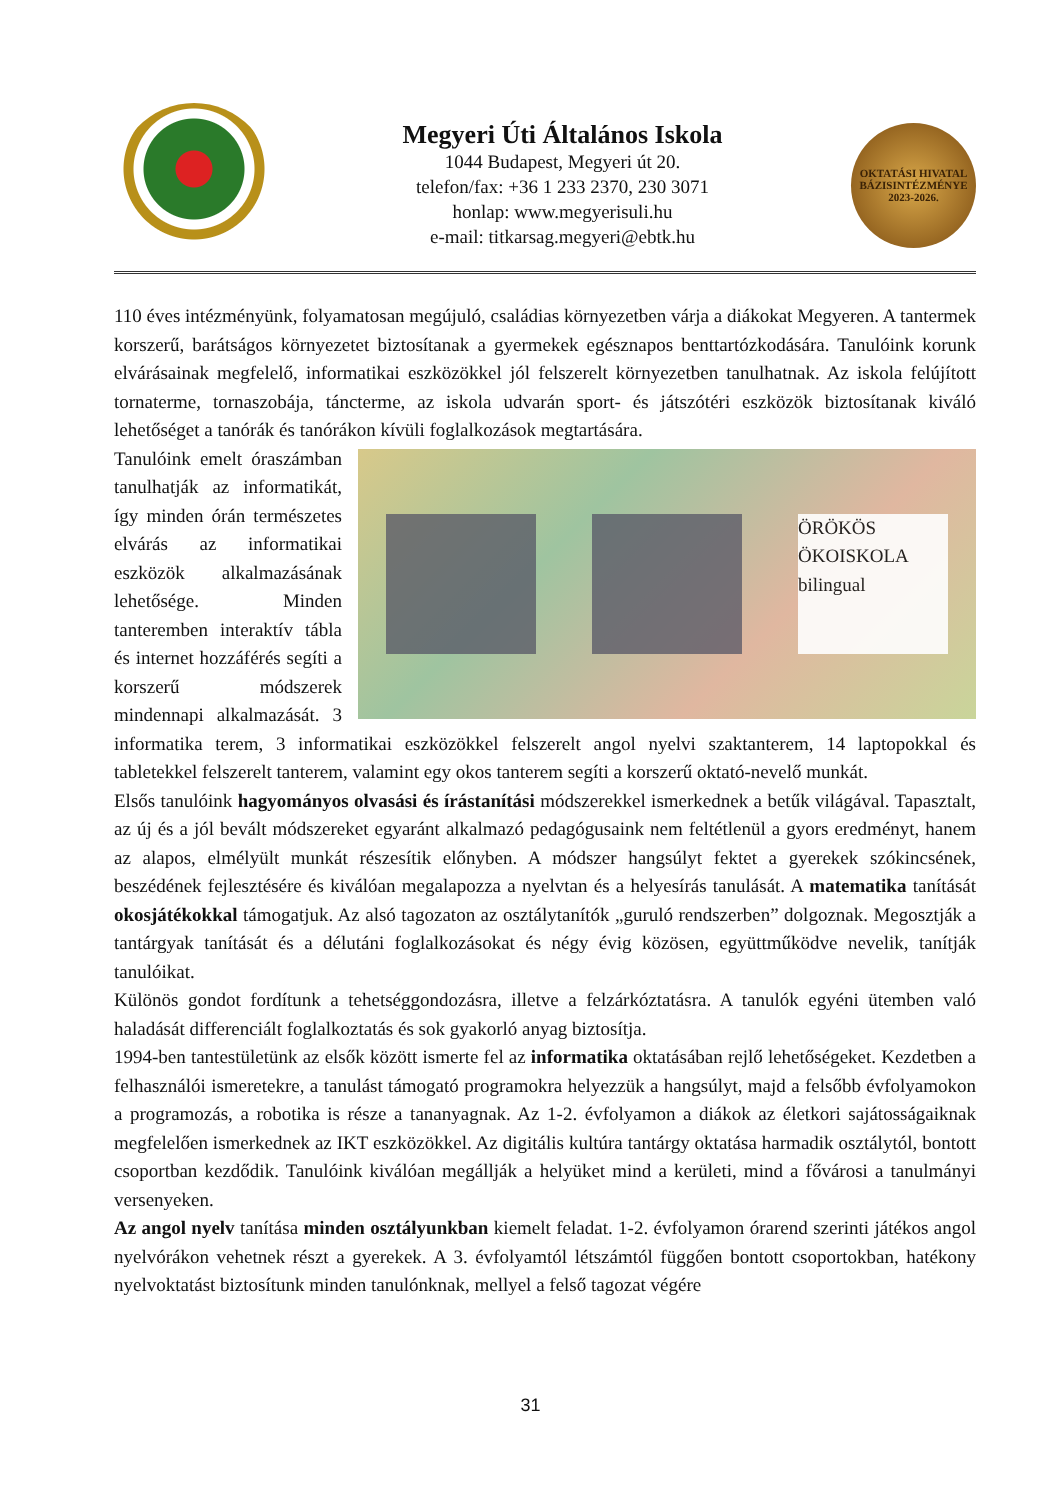Megyeri Úti Általános Iskola
1044 Budapest, Megyeri út 20.
telefon/fax: +36 1 233 2370, 230 3071
honlap: www.megyerisuli.hu
e-mail: titkarsag.megyeri@ebtk.hu
OKTATÁSI HIVATAL
BÁZISINTÉZMÉNYE
2023-2026.
110 éves intézményünk, folyamatosan megújuló, családias környezetben várja a diákokat Megyeren. A tantermek korszerű, barátságos környezetet biztosítanak a gyermekek egésznapos benttartózkodására. Tanulóink korunk elvárásainak megfelelő, informatikai eszközökkel jól felszerelt környezetben tanulhatnak. Az iskola felújított tornaterme, tornaszobája, táncterme, az iskola udvarán sport- és játszótéri eszközök biztosítanak kiváló lehetőséget a tanórák és tanórákon kívüli foglalkozások megtartására.
ÖRÖKÖS ÖKOISKOLA bilingual
Tanulóink emelt óraszámban tanulhatják az informatikát, így minden órán természetes elvárás az informatikai eszközök alkalmazásának lehetősége. Minden tanteremben interaktív tábla és internet hozzáférés segíti a korszerű módszerek mindennapi alkalmazását. 3 informatika terem, 3 informatikai eszközökkel felszerelt angol nyelvi szaktanterem, 14 laptopokkal és tabletekkel felszerelt tanterem, valamint egy okos tanterem segíti a korszerű oktató-nevelő munkát.
Elsős tanulóink hagyományos olvasási és írástanítási módszerekkel ismerkednek a betűk világával. Tapasztalt, az új és a jól bevált módszereket egyaránt alkalmazó pedagógusaink nem feltétlenül a gyors eredményt, hanem az alapos, elmélyült munkát részesítik előnyben. A módszer hangsúlyt fektet a gyerekek szókincsének, beszédének fejlesztésére és kiválóan megalapozza a nyelvtan és a helyesírás tanulását. A matematika tanítását okosjátékokkal támogatjuk. Az alsó tagozaton az osztálytanítók „guruló rendszerben” dolgoznak. Megosztják a tantárgyak tanítását és a délutáni foglalkozásokat és négy évig közösen, együttműködve nevelik, tanítják tanulóikat.
Különös gondot fordítunk a tehetséggondozásra, illetve a felzárkóztatásra. A tanulók egyéni ütemben való haladását differenciált foglalkoztatás és sok gyakorló anyag biztosítja.
1994-ben tantestületünk az elsők között ismerte fel az informatika oktatásában rejlő lehetőségeket. Kezdetben a felhasználói ismeretekre, a tanulást támogató programokra helyezzük a hangsúlyt, majd a felsőbb évfolyamokon a programozás, a robotika is része a tananyagnak. Az 1-2. évfolyamon a diákok az életkori sajátosságaiknak megfelelően ismerkednek az IKT eszközökkel. Az digitális kultúra tantárgy oktatása harmadik osztálytól, bontott csoportban kezdődik. Tanulóink kiválóan megállják a helyüket mind a kerületi, mind a fővárosi a tanulmányi versenyeken.
Az angol nyelv tanítása minden osztályunkban kiemelt feladat. 1-2. évfolyamon órarend szerinti játékos angol nyelvórákon vehetnek részt a gyerekek. A 3. évfolyamtól létszámtól függően bontott csoportokban, hatékony nyelvoktatást biztosítunk minden tanulónknak, mellyel a felső tagozat végére
31